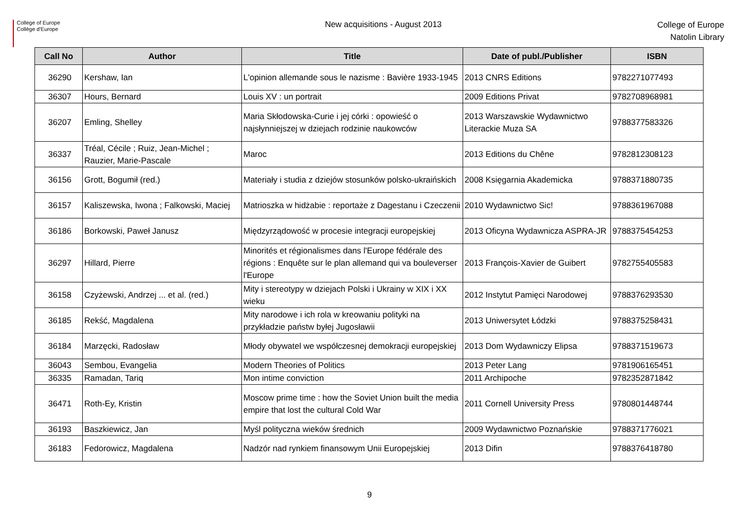College of Europe
Collège d'Europe
New acquisitions - August 2013
College of Europe
Natolin Library
| Call No | Author | Title | Date of publ./Publisher | ISBN |
| --- | --- | --- | --- | --- |
| 36290 | Kershaw, Ian | L'opinion allemande sous le nazisme : Bavière 1933-1945 | 2013 CNRS Editions | 9782271077493 |
| 36307 | Hours, Bernard | Louis XV : un portrait | 2009 Editions Privat | 9782708968981 |
| 36207 | Emling, Shelley | Maria Skłodowska-Curie i jej córki : opowieść o najsłynniejszej w dziejach rodzinie naukowców | 2013 Warszawskie Wydawnictwo Literackie Muza SA | 9788377583326 |
| 36337 | Tréal, Cécile ; Ruiz, Jean-Michel ; Rauzier, Marie-Pascale | Maroc | 2013 Editions du Chêne | 9782812308123 |
| 36156 | Grott, Bogumił (red.) | Materiały i studia z dziejów stosunków polsko-ukraińskich | 2008 Księgarnia Akademicka | 9788371880735 |
| 36157 | Kaliszewska, Iwona ; Falkowski, Maciej | Matrioszka w hidżabie : reportaże z Dagestanu i Czeczenii | 2010 Wydawnictwo Sic! | 9788361967088 |
| 36186 | Borkowski, Paweł Janusz | Międzyrządowość w procesie integracji europejskiej | 2013 Oficyna Wydawnicza ASPRA-JR | 9788375454253 |
| 36297 | Hillard, Pierre | Minorités et régionalismes dans l'Europe fédérale des régions : Enquête sur le plan allemand qui va bouleverser l'Europe | 2013 François-Xavier de Guibert | 9782755405583 |
| 36158 | Czyżewski, Andrzej ... et al. (red.) | Mity i stereotypy w dziejach Polski i Ukrainy w XIX i XX wieku | 2012 Instytut Pamięci Narodowej | 9788376293530 |
| 36185 | Rekść, Magdalena | Mity narodowe i ich rola w kreowaniu polityki na przykładzie państw byłej Jugosławii | 2013 Uniwersytet Łódzki | 9788375258431 |
| 36184 | Marzęcki, Radosław | Młody obywatel we współczesnej demokracji europejskiej | 2013 Dom Wydawniczy Elipsa | 9788371519673 |
| 36043 | Sembou, Evangelia | Modern Theories of Politics | 2013 Peter Lang | 9781906165451 |
| 36335 | Ramadan, Tariq | Mon intime conviction | 2011 Archipoche | 9782352871842 |
| 36471 | Roth-Ey, Kristin | Moscow prime time : how the Soviet Union built the media empire that lost the cultural Cold War | 2011 Cornell University Press | 9780801448744 |
| 36193 | Baszkiewicz, Jan | Myśl polityczna wieków średnich | 2009 Wydawnictwo Poznańskie | 9788371776021 |
| 36183 | Fedorowicz, Magdalena | Nadzór nad rynkiem finansowym Unii Europejskiej | 2013 Difin | 9788376418780 |
9